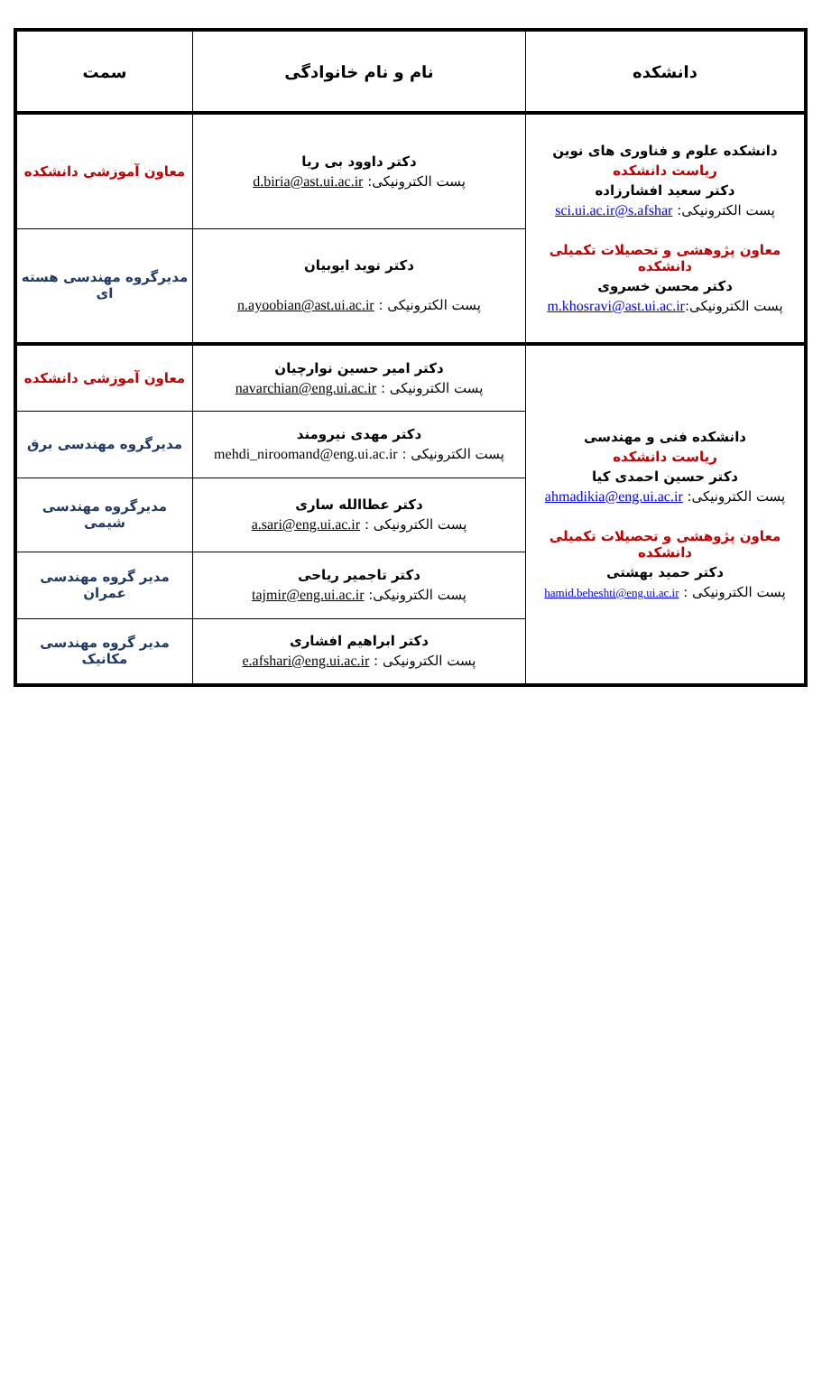| دانشکده | نام و نام خانوادگی | سمت |
| --- | --- | --- |
| دانشکده علوم و فناوری های نوین ریاست دانشکده دکتر سعید افشارزاده پست الکترونیکی: sci.ui.ac.ir@s.afshar معاون پژوهشی و تحصیلات تکمیلی دانشکده دکتر محسن خسروی پست الکترونیکی: m.khosravi@ast.ui.ac.ir | دکتر داوود بی ریا پست الکترونیکی: d.biria@ast.ui.ac.ir | معاون آموزشی دانشکده |
| | دکتر نوید ایوبیان پست الکترونیکی : n.ayoobian@ast.ui.ac.ir | مدیرگروه مهندسی هسته ای |
| دانشکده فنی و مهندسی ریاست دانشکده دکتر حسین احمدی کیا پست الکترونیکی: ahmadikia@eng.ui.ac.ir معاون پژوهشی و تحصیلات تکمیلی دانشکده دکتر حمید بهشتی پست الکترونیکی : hamid.beheshti@eng.ui.ac.ir | دکتر امیر حسین نوارچیان پست الکترونیکی : navarchian@eng.ui.ac.ir | معاون آموزشی دانشکده |
| | دکتر مهدی نیرومند پست الکترونیکی : mehdi_niroomand@eng.ui.ac.ir | مدیرگروه مهندسی برق |
| | دکتر عطاالله ساری پست الکترونیکی : a.sari@eng.ui.ac.ir | مدیرگروه مهندسی شیمی |
| | دکتر تاجمیر ریاحی پست الکترونیکی: tajmir@eng.ui.ac.ir | مدیر گروه مهندسی عمران |
| | دکتر ابراهیم افشاری پست الکترونیکی : e.afshari@eng.ui.ac.ir | مدیر گروه مهندسی مکانیک |